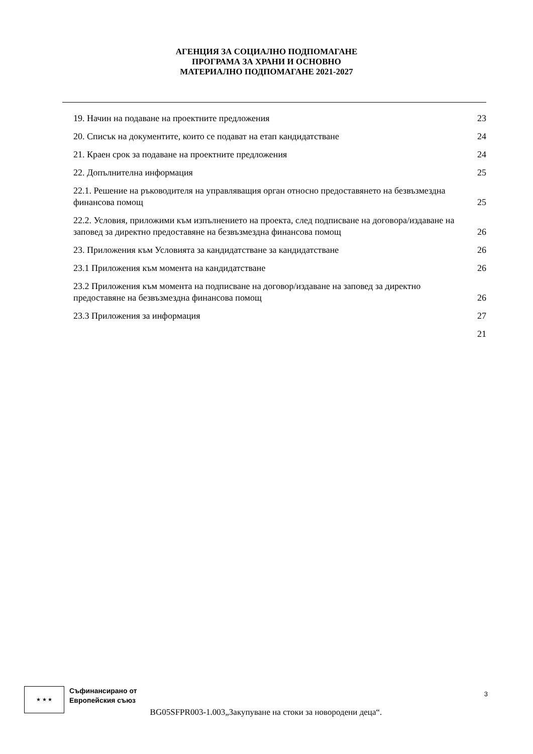АГЕНЦИЯ ЗА СОЦИАЛНО ПОДПОМАГАНЕ
ПРОГРАМА ЗА ХРАНИ И ОСНОВНО
МАТЕРИАЛНО ПОДПОМАГАНЕ 2021-2027
19. Начин на подаване на проектните предложения 23
20. Списък на документите, които се подават на етап кандидатстване 24
21. Краен срок за подаване на проектните предложения 24
22. Допълнителна информация 25
22.1. Решение на ръководителя на управляващия орган относно предоставянето на безвъзмездна финансова помощ 25
22.2. Условия, приложими към изпълнението на проекта, след подписване на договора/издаване на заповед за директно предоставяне на безвъзмездна финансова помощ 26
23. Приложения към Условията за кандидатстване за кандидатстване 26
23.1 Приложения към момента на кандидатстване 26
23.2 Приложения към момента на подписване на договор/издаване на заповед за директно предоставяне на безвъзмездна финансова помощ 26
23.3 Приложения за информация 27
21
★ ★ ★
Съфинансирано от
Европейския съюз
BG05SFPR003-1.003„Закупуване на стоки за новородени деца“.
3